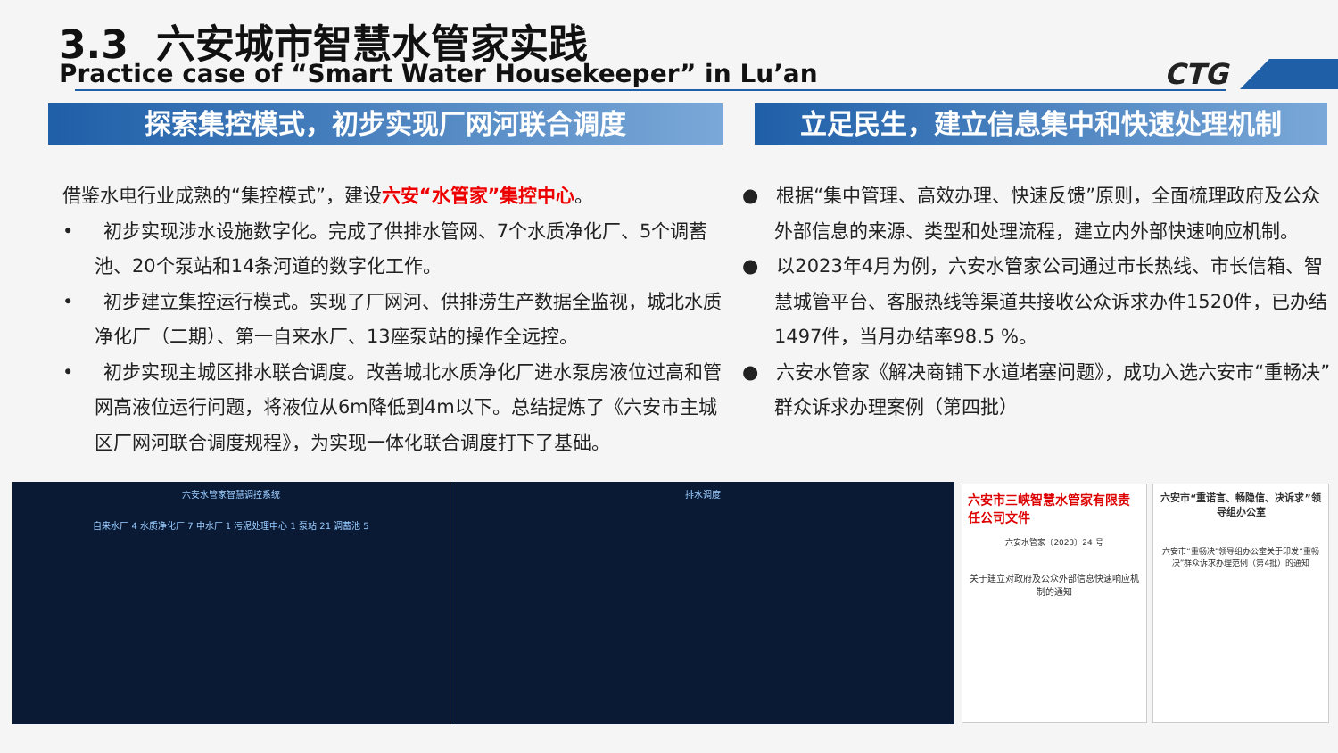3.3 六安城市智慧水管家实践
Practice case of “Smart Water Housekeeper” in Lu’an
CTG
探索集控模式，初步实现厂网河联合调度 立足民生，建立信息集中和快速处理机制
借鉴水电行业成熟的“集控模式”，建设六安“水管家”集控中心。
• 初步实现涉水设施数字化。完成了供排水管网、7个水质净化厂、5个调蓄池、20个泵站和14条河道的数字化工作。
• 初步建立集控运行模式。实现了厂网河、供排涝生产数据全监视，城北水质净化厂（二期）、第一自来水厂、13座泵站的操作全远控。
• 初步实现主城区排水联合调度。改善城北水质净化厂进水泵房液位过高和管网高液位运行问题，将液位从6m降低到4m以下。总结提炼了《六安市主城区厂网河联合调度规程》，为实现一体化联合调度打下了基础。
● 根据“集中管理、高效办理、快速反馈”原则，全面梳理政府及公众外部信息的来源、类型和处理流程，建立内外部快速响应机制。
● 以2023年4月为例，六安水管家公司通过市长热线、市长信箱、智慧城管平台、客服热线等渠道共接收公众诉求办件1520件，已办结1497件，当月办结率98.5 %。
● 六安水管家《解决商铺下水道堵塞问题》，成功入选六安市“重畅决”群众诉求办理案例（第四批）
六安水管家智慧调控系统
自来水厂 4 水质净化厂 7 中水厂 1 污泥处理中心 1 泵站 21 调蓄池 5
排水调度
六安市三峡智慧水管家有限责任公司文件
六安水管家〔2023〕24 号
关于建立对政府及公众外部信息快速响应机制的通知
六安市“重诺言、畅隐信、决诉求”领导组办公室
六安市“重畅决”领导组办公室关于印发“重畅决”群众诉求办理范例（第4批）的通知